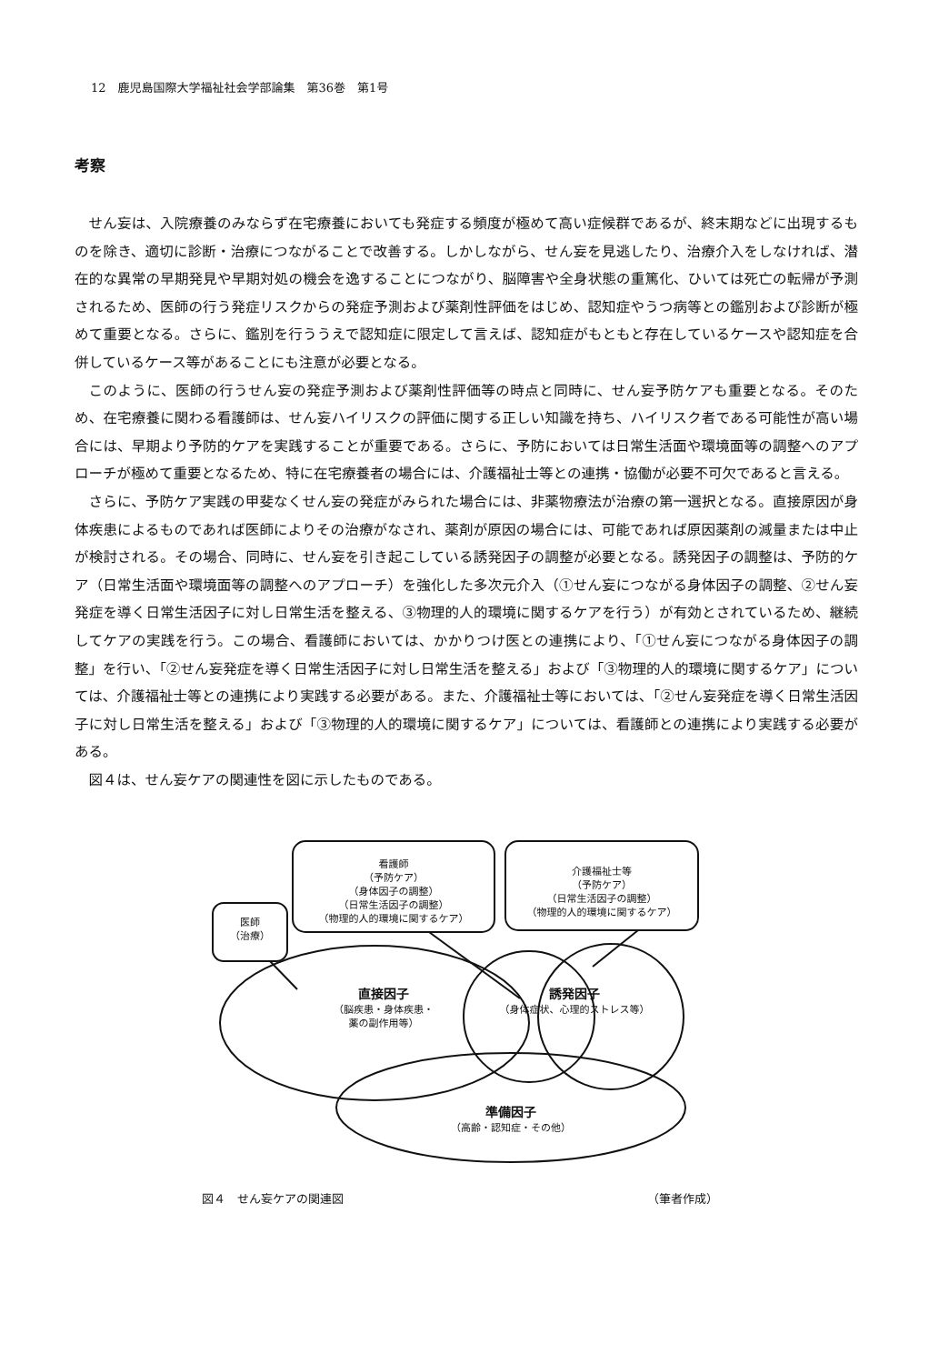12　鹿児島国際大学福祉社会学部論集　第36巻　第1号
考察
せん妄は、入院療養のみならず在宅療養においても発症する頻度が極めて高い症候群であるが、終末期などに出現するものを除き、適切に診断・治療につながることで改善する。しかしながら、せん妄を見逃したり、治療介入をしなければ、潜在的な異常の早期発見や早期対処の機会を逸することにつながり、脳障害や全身状態の重篤化、ひいては死亡の転帰が予測されるため、医師の行う発症リスクからの発症予測および薬剤性評価をはじめ、認知症やうつ病等との鑑別および診断が極めて重要となる。さらに、鑑別を行ううえで認知症に限定して言えば、認知症がもともと存在しているケースや認知症を合併しているケース等があることにも注意が必要となる。
このように、医師の行うせん妄の発症予測および薬剤性評価等の時点と同時に、せん妄予防ケアも重要となる。そのため、在宅療養に関わる看護師は、せん妄ハイリスクの評価に関する正しい知識を持ち、ハイリスク者である可能性が高い場合には、早期より予防的ケアを実践することが重要である。さらに、予防においては日常生活面や環境面等の調整へのアプローチが極めて重要となるため、特に在宅療養者の場合には、介護福祉士等との連携・協働が必要不可欠であると言える。
さらに、予防ケア実践の甲斐なくせん妄の発症がみられた場合には、非薬物療法が治療の第一選択となる。直接原因が身体疾患によるものであれば医師によりその治療がなされ、薬剤が原因の場合には、可能であれば原因薬剤の減量または中止が検討される。その場合、同時に、せん妄を引き起こしている誘発因子の調整が必要となる。誘発因子の調整は、予防的ケア（日常生活面や環境面等の調整へのアプローチ）を強化した多次元介入（①せん妄につながる身体因子の調整、②せん妄発症を導く日常生活因子に対し日常生活を整える、③物理的人的環境に関するケアを行う）が有効とされているため、継続してケアの実践を行う。この場合、看護師においては、かかりつけ医との連携により、「①せん妄につながる身体因子の調整」を行い、「②せん妄発症を導く日常生活因子に対し日常生活を整える」および「③物理的人的環境に関するケア」については、介護福祉士等との連携により実践する必要がある。また、介護福祉士等においては、「②せん妄発症を導く日常生活因子に対し日常生活を整える」および「③物理的人的環境に関するケア」については、看護師との連携により実践する必要がある。
図４は、せん妄ケアの関連性を図に示したものである。
看護師
（予防ケア）
（身体因子の調整）
（日常生活因子の調整）
（物理的人的環境に関するケア）
介護福祉士等
（予防ケア）
（日常生活因子の調整）
（物理的人的環境に関するケア）
医師
（治療）
直接因子
（脳疾患・身体疾患・
薬の副作用等）
誘発因子
（身体症状、心理的ストレス等）
準備因子
（高齢・認知症・その他）
図４　せん妄ケアの関連図 （筆者作成）